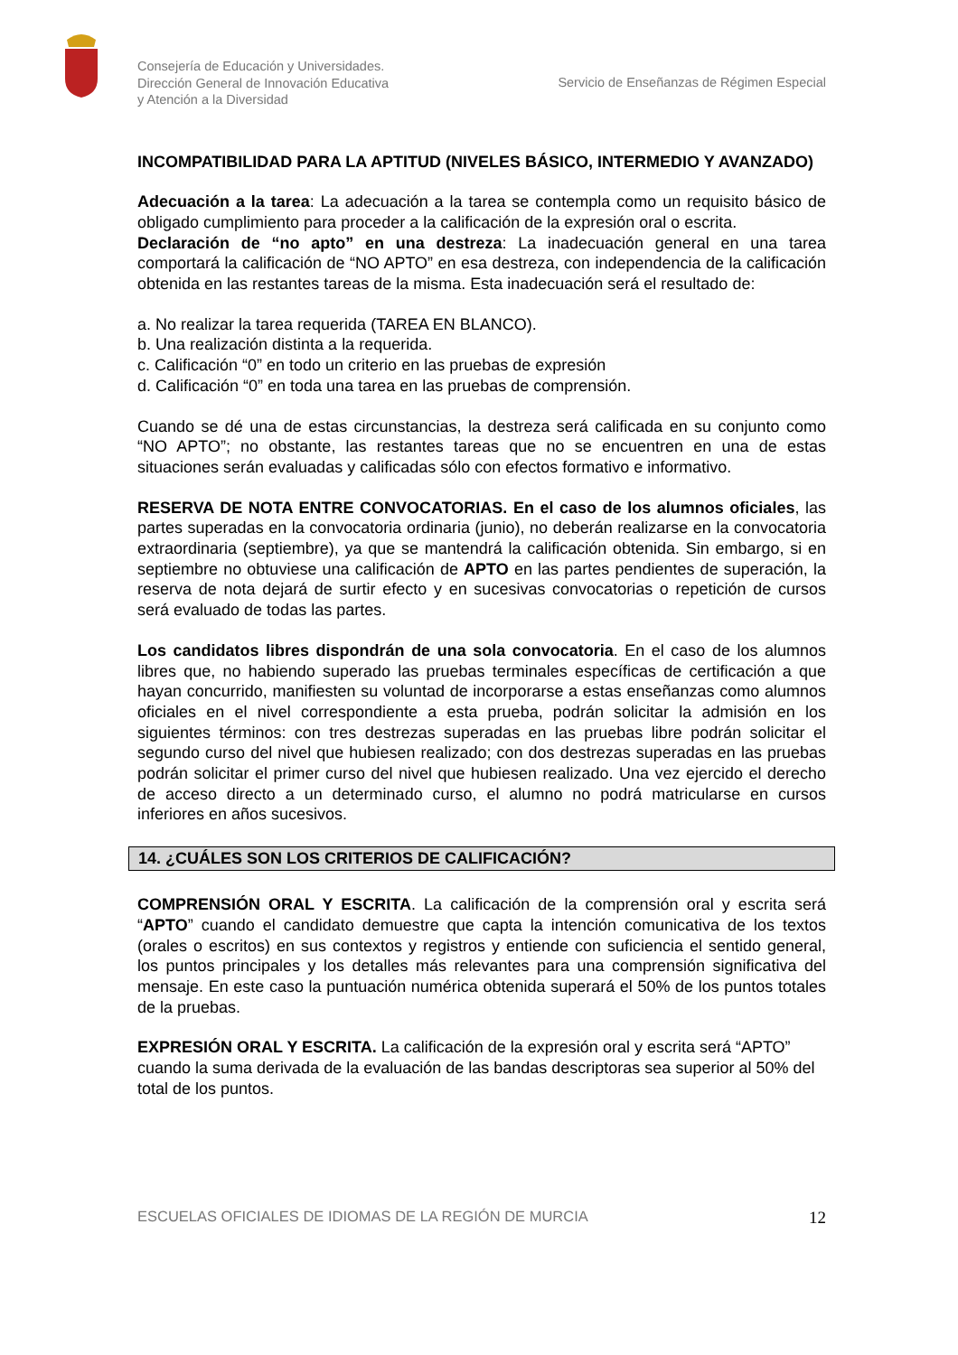Consejería de Educación y Universidades.
Dirección General de Innovación Educativa
y Atención a la Diversidad
Servicio de Enseñanzas de Régimen Especial
INCOMPATIBILIDAD PARA LA APTITUD (NIVELES BÁSICO, INTERMEDIO Y AVANZADO)
Adecuación a la tarea: La adecuación a la tarea se contempla como un requisito básico de obligado cumplimiento para proceder a la calificación de la expresión oral o escrita.
Declaración de “no apto” en una destreza: La inadecuación general en una tarea comportará la calificación de “NO APTO” en esa destreza, con independencia de la calificación obtenida en las restantes tareas de la misma. Esta inadecuación será el resultado de:
a. No realizar la tarea requerida (TAREA EN BLANCO).
b. Una realización distinta a la requerida.
c. Calificación “0” en todo un criterio en las pruebas de expresión
d. Calificación “0” en toda una tarea en las pruebas de comprensión.
Cuando se dé una de estas circunstancias, la destreza será calificada en su conjunto como “NO APTO”; no obstante, las restantes tareas que no se encuentren en una de estas situaciones serán evaluadas y calificadas sólo con efectos formativo e informativo.
RESERVA DE NOTA ENTRE CONVOCATORIAS. En el caso de los alumnos oficiales, las partes superadas en la convocatoria ordinaria (junio), no deberán realizarse en la convocatoria extraordinaria (septiembre), ya que se mantendrá la calificación obtenida. Sin embargo, si en septiembre no obtuviese una calificación de APTO en las partes pendientes de superación, la reserva de nota dejará de surtir efecto y en sucesivas convocatorias o repetición de cursos será evaluado de todas las partes.
Los candidatos libres dispondrán de una sola convocatoria. En el caso de los alumnos libres que, no habiendo superado las pruebas terminales específicas de certificación a que hayan concurrido, manifiesten su voluntad de incorporarse a estas enseñanzas como alumnos oficiales en el nivel correspondiente a esta prueba, podrán solicitar la admisión en los siguientes términos: con tres destrezas superadas en las pruebas libre podrán solicitar el segundo curso del nivel que hubiesen realizado; con dos destrezas superadas en las pruebas podrán solicitar el primer curso del nivel que hubiesen realizado. Una vez ejercido el derecho de acceso directo a un determinado curso, el alumno no podrá matricularse en cursos inferiores en años sucesivos.
14. ¿CUÁLES SON LOS CRITERIOS DE CALIFICACIÓN?
COMPRENSIÓN ORAL Y ESCRITA. La calificación de la comprensión oral y escrita será “APTO” cuando el candidato demuestre que capta la intención comunicativa de los textos (orales o escritos) en sus contextos y registros y entiende con suficiencia el sentido general, los puntos principales y los detalles más relevantes para una comprensión significativa del mensaje. En este caso la puntuación numérica obtenida superará el 50% de los puntos totales de la pruebas.
EXPRESIÓN ORAL Y ESCRITA. La calificación de la expresión oral y escrita será “APTO” cuando la suma derivada de la evaluación de las bandas descriptoras sea superior al 50% del total de los puntos.
ESCUELAS OFICIALES DE IDIOMAS DE LA REGIÓN DE MURCIA 12